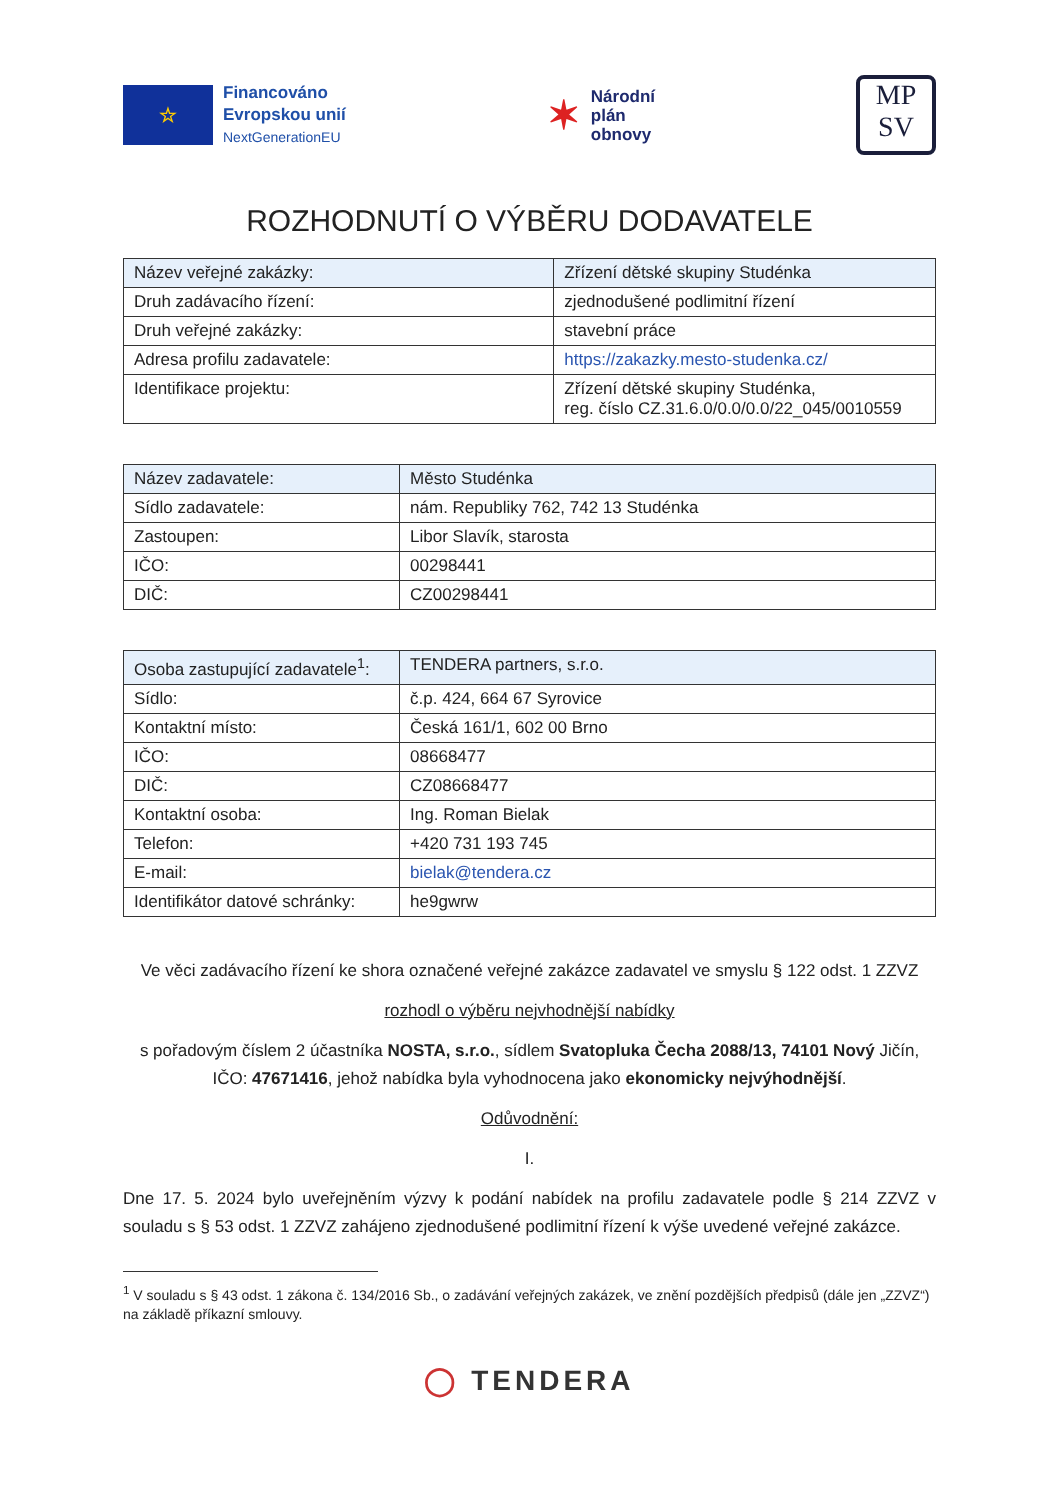☆
Financováno
Evropskou unií
NextGenerationEU
✶
Národní
plán
obnovy
MP
SV
ROZHODNUTÍ O VÝBĚRU DODAVATELE
| Název veřejné zakázky: | Zřízení dětské skupiny Studénka |
| Druh zadávacího řízení: | zjednodušené podlimitní řízení |
| Druh veřejné zakázky: | stavební práce |
| Adresa profilu zadavatele: | https://zakazky.mesto-studenka.cz/ |
| Identifikace projektu: | Zřízení dětské skupiny Studénka, reg. číslo CZ.31.6.0/0.0/0.0/22_045/0010559 |
| Název zadavatele: | Město Studénka |
| Sídlo zadavatele: | nám. Republiky 762, 742 13 Studénka |
| Zastoupen: | Libor Slavík, starosta |
| IČO: | 00298441 |
| DIČ: | CZ00298441 |
| Osoba zastupující zadavatele<sup>1</sup>: | TENDERA partners, s.r.o. |
| Sídlo: | č.p. 424, 664 67 Syrovice |
| Kontaktní místo: | Česká 161/1, 602 00 Brno |
| IČO: | 08668477 |
| DIČ: | CZ08668477 |
| Kontaktní osoba: | Ing. Roman Bielak |
| Telefon: | +420 731 193 745 |
| E-mail: | bielak@tendera.cz |
| Identifikátor datové schránky: | he9gwrw |
Ve věci zadávacího řízení ke shora označené veřejné zakázce zadavatel ve smyslu § 122 odst. 1 ZZVZ
rozhodl o výběru nejvhodnější nabídky
s pořadovým číslem 2 účastníka NOSTA, s.r.o., sídlem Svatopluka Čecha 2088/13, 74101 Nový Jičín, IČO: 47671416, jehož nabídka byla vyhodnocena jako ekonomicky nejvýhodnější.
Odůvodnění:
I.
Dne 17. 5. 2024 bylo uveřejněním výzvy k podání nabídek na profilu zadavatele podle § 214 ZZVZ v souladu s § 53 odst. 1 ZZVZ zahájeno zjednodušené podlimitní řízení k výše uvedené veřejné zakázce.
<sup>1</sup> V souladu s § 43 odst. 1 zákona č. 134/2016 Sb., o zadávání veřejných zakázek, ve znění pozdějších předpisů (dále jen „ZZVZ“) na základě příkazní smlouvy.
◯ TENDERA